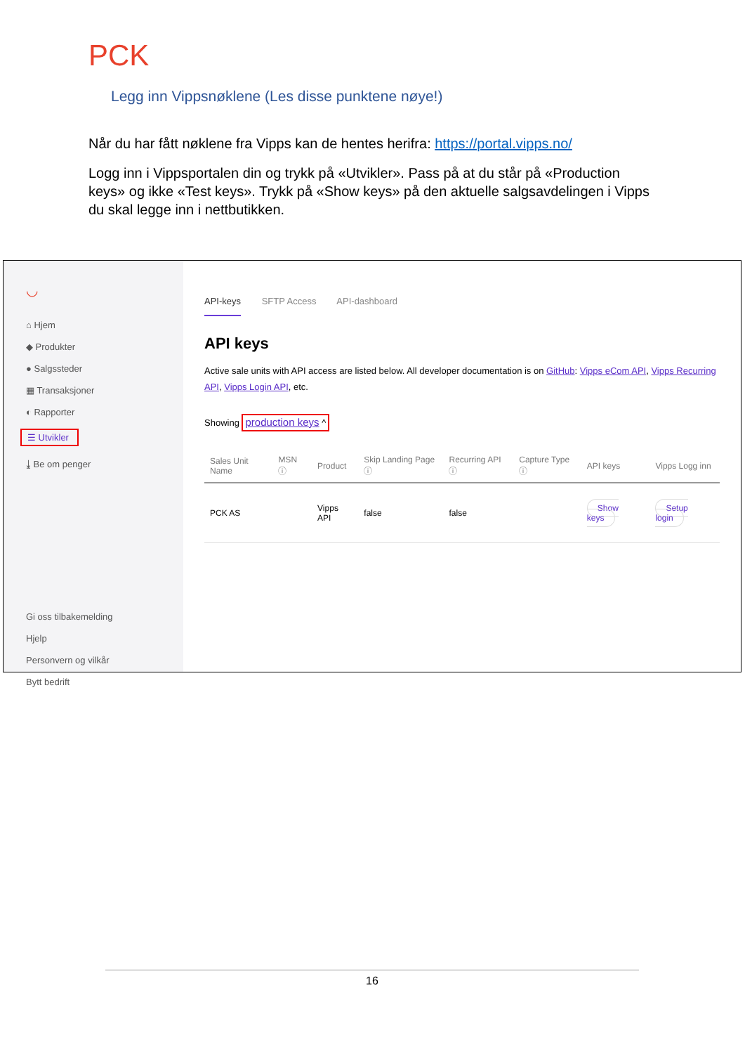PCK
Legg inn Vippsnøklene (Les disse punktene nøye!)
Når du har fått nøklene fra Vipps kan de hentes herifra: https://portal.vipps.no/
Logg inn i Vippsportalen din og trykk på «Utvikler». Pass på at du står på «Production keys» og ikke «Test keys». Trykk på «Show keys» på den aktuelle salgsavdelingen i Vipps du skal legge inn i nettbutikken.
◡
⌂ Hjem
◆ Produkter
● Salgssteder
▦ Transaksjoner
◐ Rapporter
☰ Utvikler
⤓ Be om penger
Gi oss tilbakemelding
Hjelp
Personvern og vilkår
Bytt bedrift
API-keys SFTP Access API-dashboard
API keys
Active sale units with API access are listed below. All developer documentation is on GitHub: Vipps eCom API, Vipps Recurring API, Vipps Login API, etc.
Showing production keys ^
| Sales Unit Name | MSN ⓘ | Product | Skip Landing Page ⓘ | Recurring API ⓘ | Capture Type ⓘ | API keys | Vipps Logg inn |
| --- | --- | --- | --- | --- | --- | --- | --- |
| PCK AS | | Vipps API | false | false | | Show keys | Setup login |
16